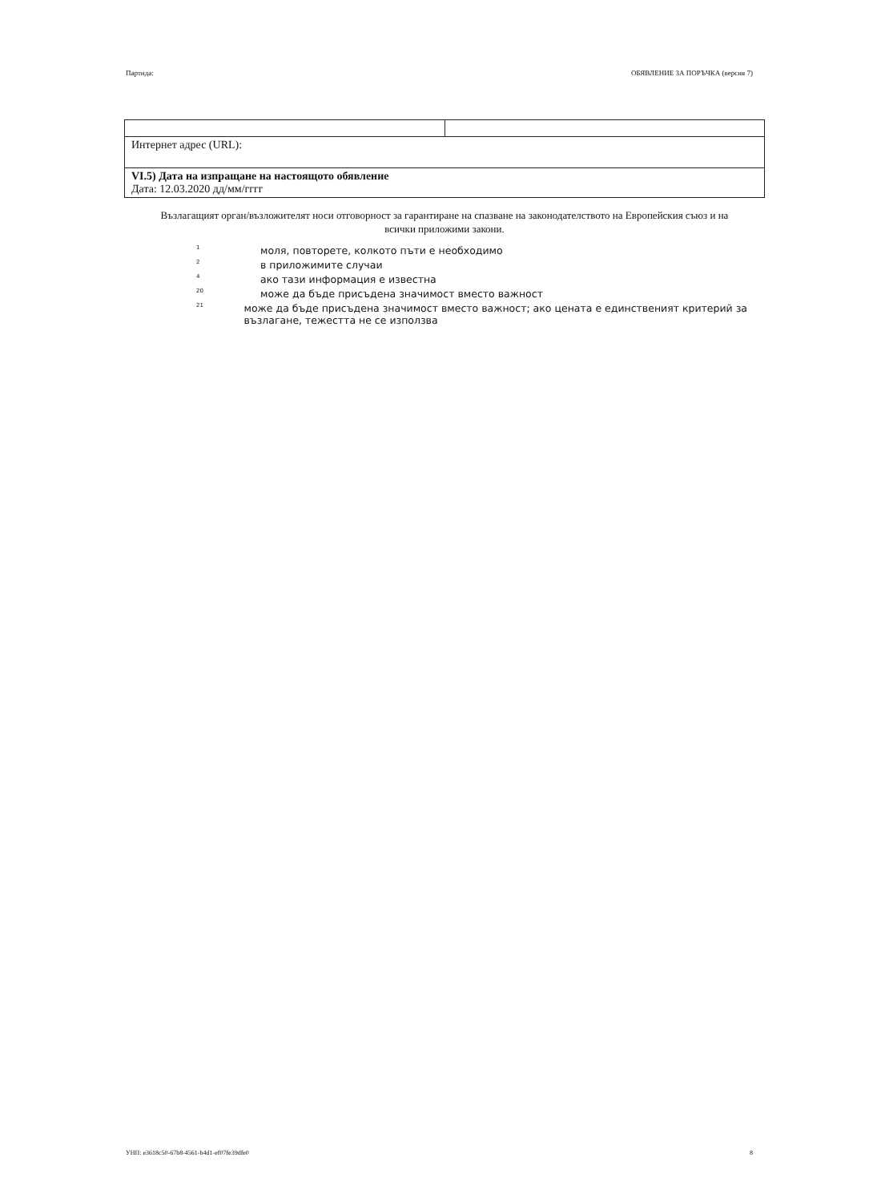Партида: ОБЯВЛЕНИЕ ЗА ПОРЪЧКА (версия 7)
| Интернет адрес (URL): | |
| VI.5) Дата на изпращане на настоящото обявление Дата: 12.03.2020 дд/мм/гггг | |
Възлагащият орган/възложителят носи отговорност за гарантиране на спазване на законодателството на Европейския съюз и на всички приложими закони.
<sup>1</sup> моля, повторете, колкото пъти е необходимо
<sup>2</sup> в приложимите случаи
<sup>4</sup> ако тази информация е известна
<sup>20</sup> може да бъде присъдена значимост вместо важност
<sup>21</sup> може да бъде присъдена значимост вместо важност; ако цената е единственият критерий за възлагане, тежестта не се използва
УНП: e3618c50-67b8-4561-b4d1-ef07fe39dfe0 8